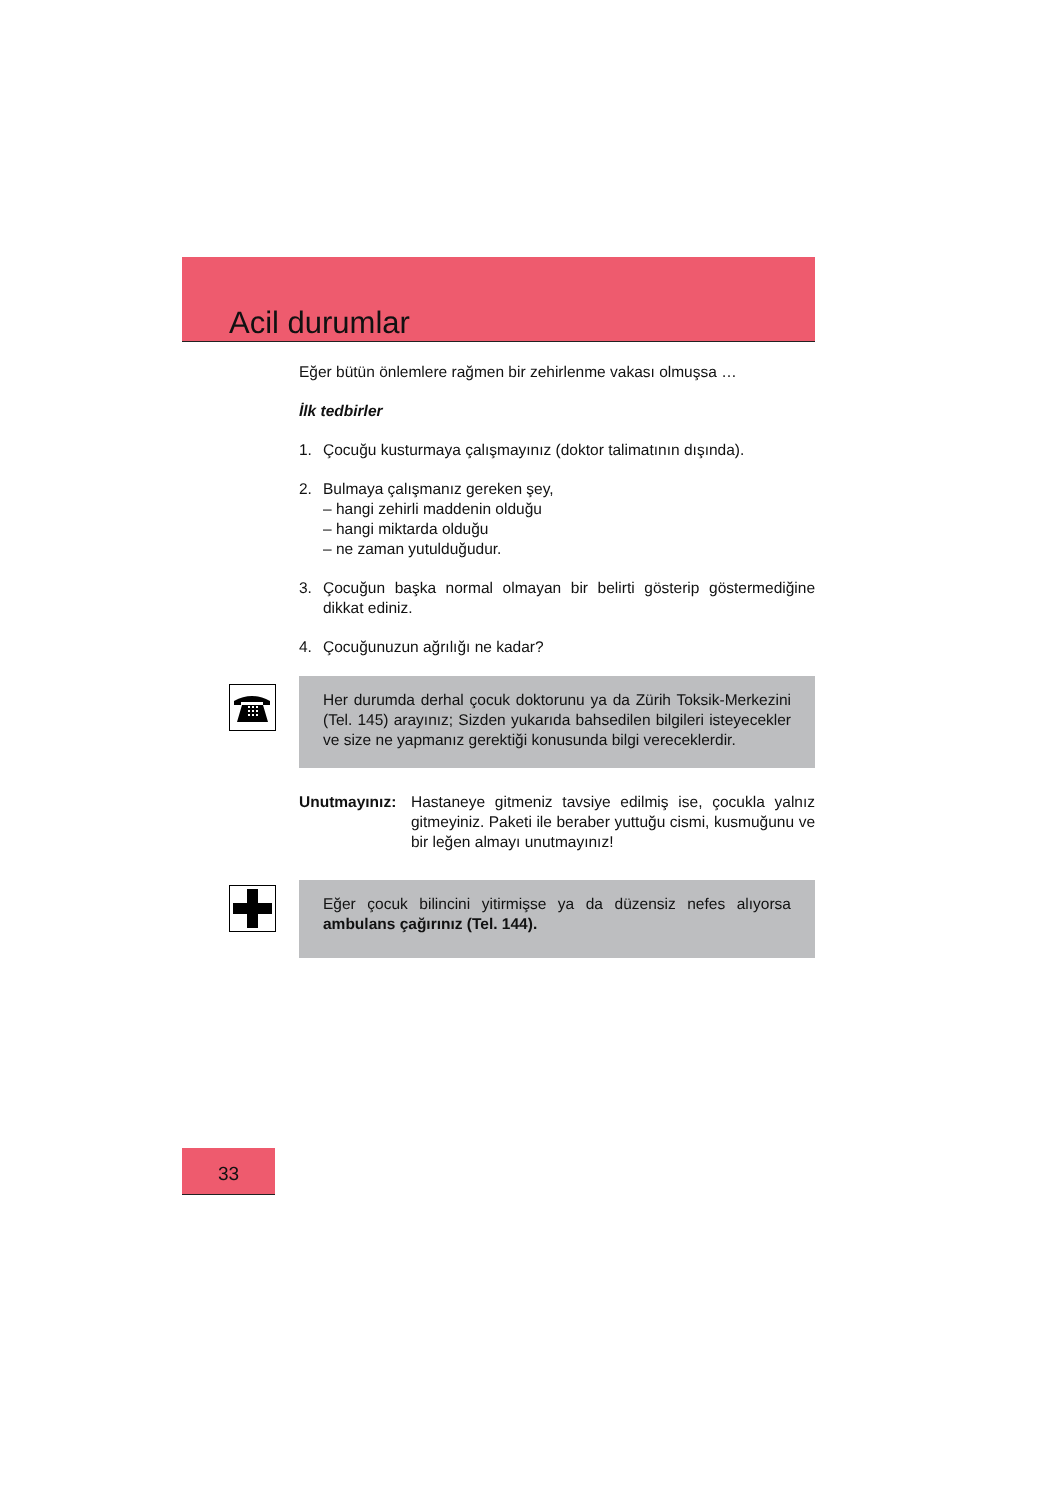Acil durumlar
Eğer bütün önlemlere rağmen bir zehirlenme vakası olmuşsa …
İlk tedbirler
1. Çocuğu kusturmaya çalışmayınız (doktor talimatının dışında).
2. Bulmaya çalışmanız gereken şey,
– hangi zehirli maddenin olduğu
– hangi miktarda olduğu
– ne zaman yutulduğudur.
3. Çocuğun başka normal olmayan bir belirti gösterip göstermediğine dikkat ediniz.
4. Çocuğunuzun ağrılığı ne kadar?
Her durumda derhal çocuk doktorunu ya da Zürih Toksik-Merkezini (Tel. 145) arayınız; Sizden yukarıda bahsedilen bilgileri isteyecekler ve size ne yapmanız gerektiği konusunda bilgi vereceklerdir.
Unutmayınız: Hastaneye gitmeniz tavsiye edilmiş ise, çocukla yalnız gitmeyiniz. Paketi ile beraber yuttuğu cismi, kusmuğunu ve bir leğen almayı unutmayınız!
Eğer çocuk bilincini yitirmişse ya da düzensiz nefes alıyorsa ambulans çağırınız (Tel. 144).
33